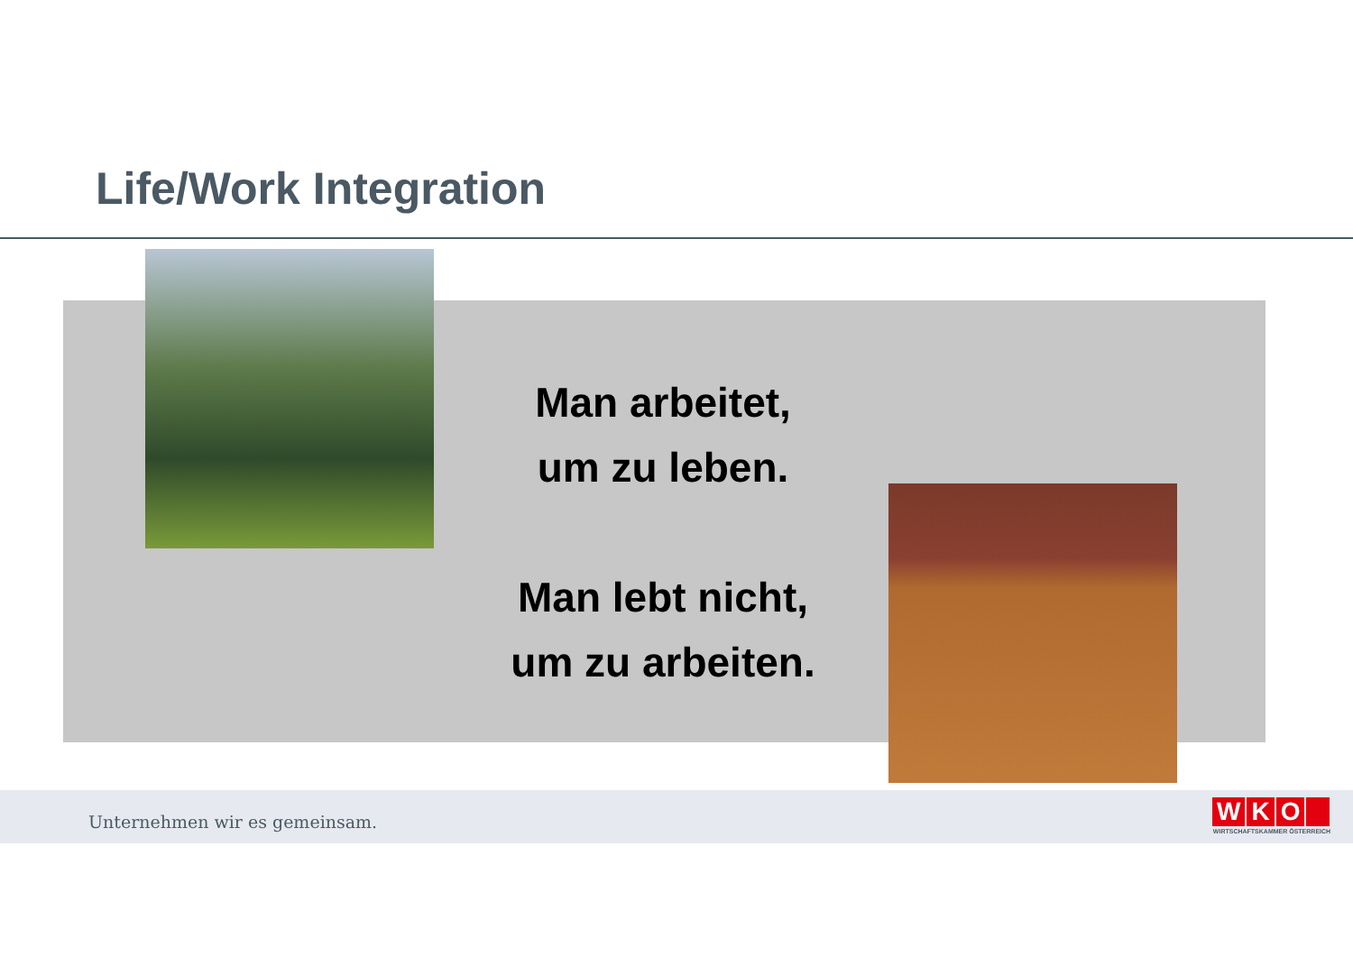Life/Work Integration
Man arbeitet,
um zu leben.
Man lebt nicht,
um zu arbeiten.
Unternehmen wir es gemeinsam.
WKO
WIRTSCHAFTSKAMMER ÖSTERREICH